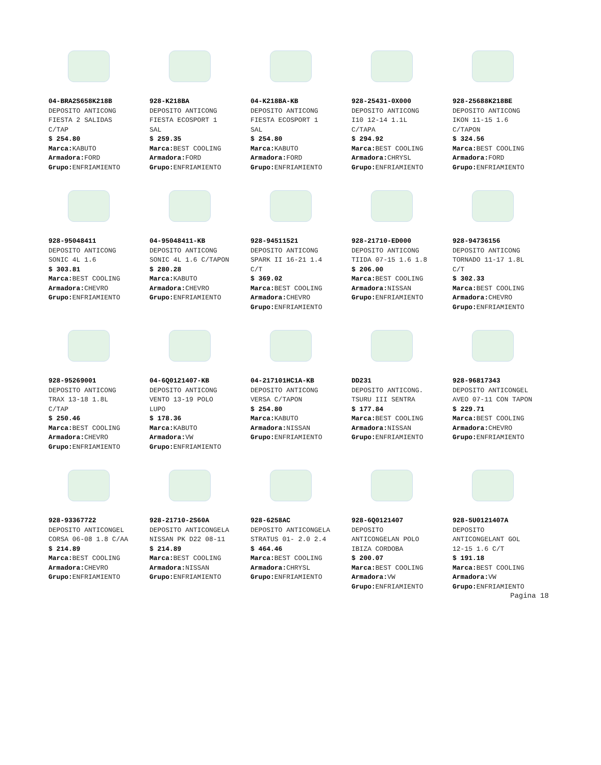04-BRA2S658K218B
DEPOSITO ANTICONG
FIESTA 2 SALIDAS
C/TAP
$ 254.80
Marca: KABUTO
Armadora: FORD
Grupo: ENFRIAMIENTO
928-K218BA
DEPOSITO ANTICONG
FIESTA ECOSPORT 1
SAL
$ 259.35
Marca: BEST COOLING
Armadora: FORD
Grupo: ENFRIAMIENTO
04-K218BA-KB
DEPOSITO ANTICONG
FIESTA ECOSPORT 1
SAL
$ 254.80
Marca: KABUTO
Armadora: FORD
Grupo: ENFRIAMIENTO
928-25431-0X000
DEPOSITO ANTICONG
I10 12-14 1.1L
C/TAPA
$ 294.92
Marca: BEST COOLING
Armadora: CHRYSL
Grupo: ENFRIAMIENTO
928-25688K218BE
DEPOSITO ANTICONG
IKON 11-15 1.6
C/TAPON
$ 324.56
Marca: BEST COOLING
Armadora: FORD
Grupo: ENFRIAMIENTO
928-95048411
DEPOSITO ANTICONG
SONIC 4L 1.6
$ 303.81
Marca: BEST COOLING
Armadora: CHEVRO
Grupo: ENFRIAMIENTO
04-95048411-KB
DEPOSITO ANTICONG
SONIC 4L 1.6 C/TAPON
$ 280.28
Marca: KABUTO
Armadora: CHEVRO
Grupo: ENFRIAMIENTO
928-94511521
DEPOSITO ANTICONG
SPARK II 16-21 1.4
C/T
$ 369.02
Marca: BEST COOLING
Armadora: CHEVRO
Grupo: ENFRIAMIENTO
928-21710-ED000
DEPOSITO ANTICONG
TIIDA 07-15 1.6 1.8
$ 206.00
Marca: BEST COOLING
Armadora: NISSAN
Grupo: ENFRIAMIENTO
928-94736156
DEPOSITO ANTICONG
TORNADO 11-17 1.8L
C/T
$ 302.33
Marca: BEST COOLING
Armadora: CHEVRO
Grupo: ENFRIAMIENTO
928-95269001
DEPOSITO ANTICONG
TRAX 13-18 1.8L
C/TAP
$ 250.46
Marca: BEST COOLING
Armadora: CHEVRO
Grupo: ENFRIAMIENTO
04-6Q0121407-KB
DEPOSITO ANTICONG
VENTO 13-19 POLO
LUPO
$ 178.36
Marca: KABUTO
Armadora: VW
Grupo: ENFRIAMIENTO
04-217101HC1A-KB
DEPOSITO ANTICONG
VERSA C/TAPON
$ 254.80
Marca: KABUTO
Armadora: NISSAN
Grupo: ENFRIAMIENTO
DD231
DEPOSITO ANTICONG.
TSURU III SENTRA
$ 177.84
Marca: BEST COOLING
Armadora: NISSAN
Grupo: ENFRIAMIENTO
928-96817343
DEPOSITO ANTICONGEL
AVEO 07-11 CON TAPON
$ 229.71
Marca: BEST COOLING
Armadora: CHEVRO
Grupo: ENFRIAMIENTO
928-93367722
DEPOSITO ANTICONGEL
CORSA 06-08 1.8 C/AA
$ 214.89
Marca: BEST COOLING
Armadora: CHEVRO
Grupo: ENFRIAMIENTO
928-21710-2S60A
DEPOSITO ANTICONGELA
NISSAN PK D22 08-11
$ 214.89
Marca: BEST COOLING
Armadora: NISSAN
Grupo: ENFRIAMIENTO
928-6258AC
DEPOSITO ANTICONGELA
STRATUS 01- 2.0 2.4
$ 464.46
Marca: BEST COOLING
Armadora: CHRYSL
Grupo: ENFRIAMIENTO
928-6Q0121407
DEPOSITO
ANTICONGELAN POLO
IBIZA CORDOBA
$ 200.07
Marca: BEST COOLING
Armadora: VW
Grupo: ENFRIAMIENTO
928-5U0121407A
DEPOSITO
ANTICONGELANT GOL
12-15 1.6 C/T
$ 191.18
Marca: BEST COOLING
Armadora: VW
Grupo: ENFRIAMIENTO
Pagina 18